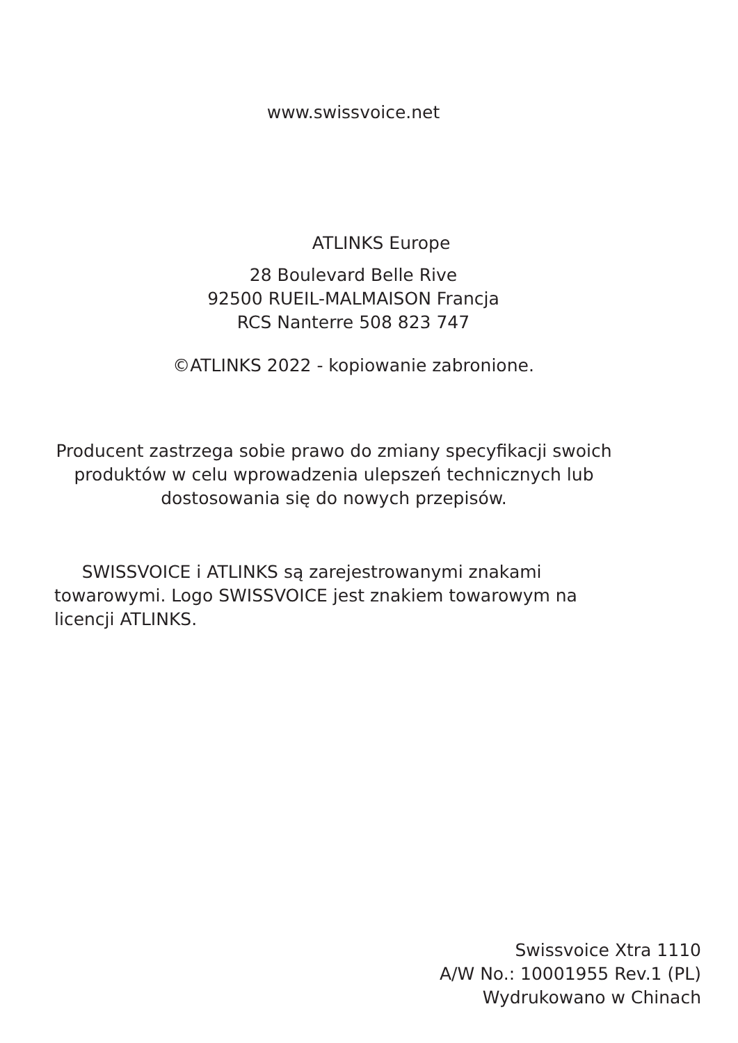www.swissvoice.net
ATLINKS Europe
28 Boulevard Belle Rive
92500 RUEIL-MALMAISON Francja
RCS Nanterre 508 823 747
©ATLINKS 2022 - kopiowanie zabronione.
Producent zastrzega sobie prawo do zmiany specyfikacji swoich produktów w celu wprowadzenia ulepszeń technicznych lub dostosowania się do nowych przepisów.
SWISSVOICE i ATLINKS są zarejestrowanymi znakami towarowymi. Logo SWISSVOICE jest znakiem towarowym na licencji ATLINKS.
Swissvoice Xtra 1110
A/W No.: 10001955 Rev.1 (PL)
Wydrukowano w Chinach